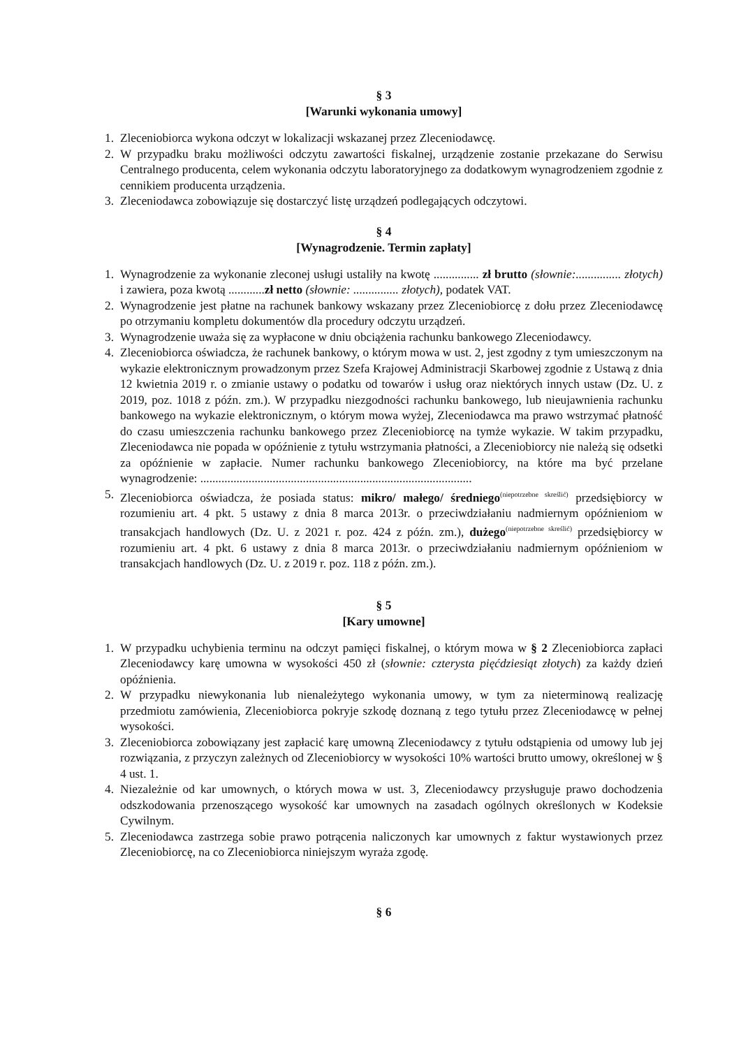§ 3
[Warunki wykonania umowy]
1. Zleceniobiorca wykona odczyt w lokalizacji wskazanej przez Zleceniodawcę.
2. W przypadku braku możliwości odczytu zawartości fiskalnej, urządzenie zostanie przekazane do Serwisu Centralnego producenta, celem wykonania odczytu laboratoryjnego za dodatkowym wynagrodzeniem zgodnie z cennikiem producenta urządzenia.
3. Zleceniodawca zobowiązuje się dostarczyć listę urządzeń podlegających odczytowi.
§ 4
[Wynagrodzenie. Termin zapłaty]
1. Wynagrodzenie za wykonanie zleconej usługi ustaliły na kwotę ............... zł brutto (słownie:............... złotych) i zawiera, poza kwotą ............zł netto (słownie: ............... złotych), podatek VAT.
2. Wynagrodzenie jest płatne na rachunek bankowy wskazany przez Zleceniobiorcę z dołu przez Zleceniodawcę po otrzymaniu kompletu dokumentów dla procedury odczytu urządzeń.
3. Wynagrodzenie uważa się za wypłacone w dniu obciążenia rachunku bankowego Zleceniodawcy.
4. Zleceniobiorca oświadcza, że rachunek bankowy, o którym mowa w ust. 2, jest zgodny z tym umieszczonym na wykazie elektronicznym prowadzonym przez Szefa Krajowej Administracji Skarbowej zgodnie z Ustawą z dnia 12 kwietnia 2019 r. o zmianie ustawy o podatku od towarów i usług oraz niektórych innych ustaw (Dz. U. z 2019, poz. 1018 z późn. zm.). W przypadku niezgodności rachunku bankowego, lub nieujawnienia rachunku bankowego na wykazie elektronicznym, o którym mowa wyżej, Zleceniodawca ma prawo wstrzymać płatność do czasu umieszczenia rachunku bankowego przez Zleceniobiorcę na tymże wykazie. W takim przypadku, Zleceniodawca nie popada w opóźnienie z tytułu wstrzymania płatności, a Zleceniobiorcy nie należą się odsetki za opóźnienie w zapłacie. Numer rachunku bankowego Zleceniobiorcy, na które ma być przelane wynagrodzenie: ..........................................................................................
5. Zleceniobiorca oświadcza, że posiada status: mikro/ małego/ średniego<sup>(niepotrzebne skreślić)</sup> przedsiębiorcy w rozumieniu art. 4 pkt. 5 ustawy z dnia 8 marca 2013r. o przeciwdziałaniu nadmiernym opóźnieniom w transakcjach handlowych (Dz. U. z 2021 r. poz. 424 z późn. zm.), dużego<sup>(niepotrzebne skreślić)</sup> przedsiębiorcy w rozumieniu art. 4 pkt. 6 ustawy z dnia 8 marca 2013r. o przeciwdziałaniu nadmiernym opóźnieniom w transakcjach handlowych (Dz. U. z 2019 r. poz. 118 z późn. zm.).
§ 5
[Kary umowne]
1. W przypadku uchybienia terminu na odczyt pamięci fiskalnej, o którym mowa w § 2 Zleceniobiorca zapłaci Zleceniodawcy karę umowna w wysokości 450 zł (słownie: czterysta pięćdziesiąt złotych) za każdy dzień opóźnienia.
2. W przypadku niewykonania lub nienależytego wykonania umowy, w tym za nieterminową realizację przedmiotu zamówienia, Zleceniobiorca pokryje szkodę doznaną z tego tytułu przez Zleceniodawcę w pełnej wysokości.
3. Zleceniobiorca zobowiązany jest zapłacić karę umowną Zleceniodawcy z tytułu odstąpienia od umowy lub jej rozwiązania, z przyczyn zależnych od Zleceniobiorcy w wysokości 10% wartości brutto umowy, określonej w § 4 ust. 1.
4. Niezależnie od kar umownych, o których mowa w ust. 3, Zleceniodawcy przysługuje prawo dochodzenia odszkodowania przenoszącego wysokość kar umownych na zasadach ogólnych określonych w Kodeksie Cywilnym.
5. Zleceniodawca zastrzega sobie prawo potrącenia naliczonych kar umownych z faktur wystawionych przez Zleceniobiorcę, na co Zleceniobiorca niniejszym wyraża zgodę.
§ 6